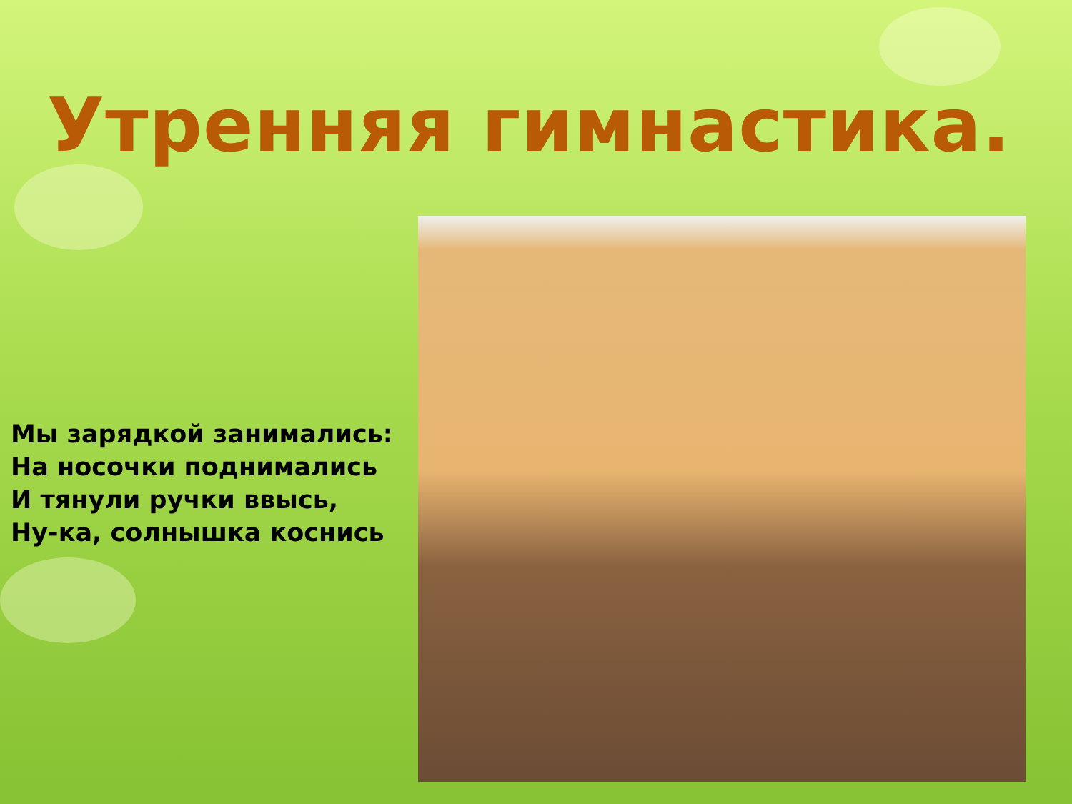Утренняя гимнастика.
Мы зарядкой занимались:
На носочки поднимались
И тянули ручки ввысь,
Ну-ка, солнышка коснись